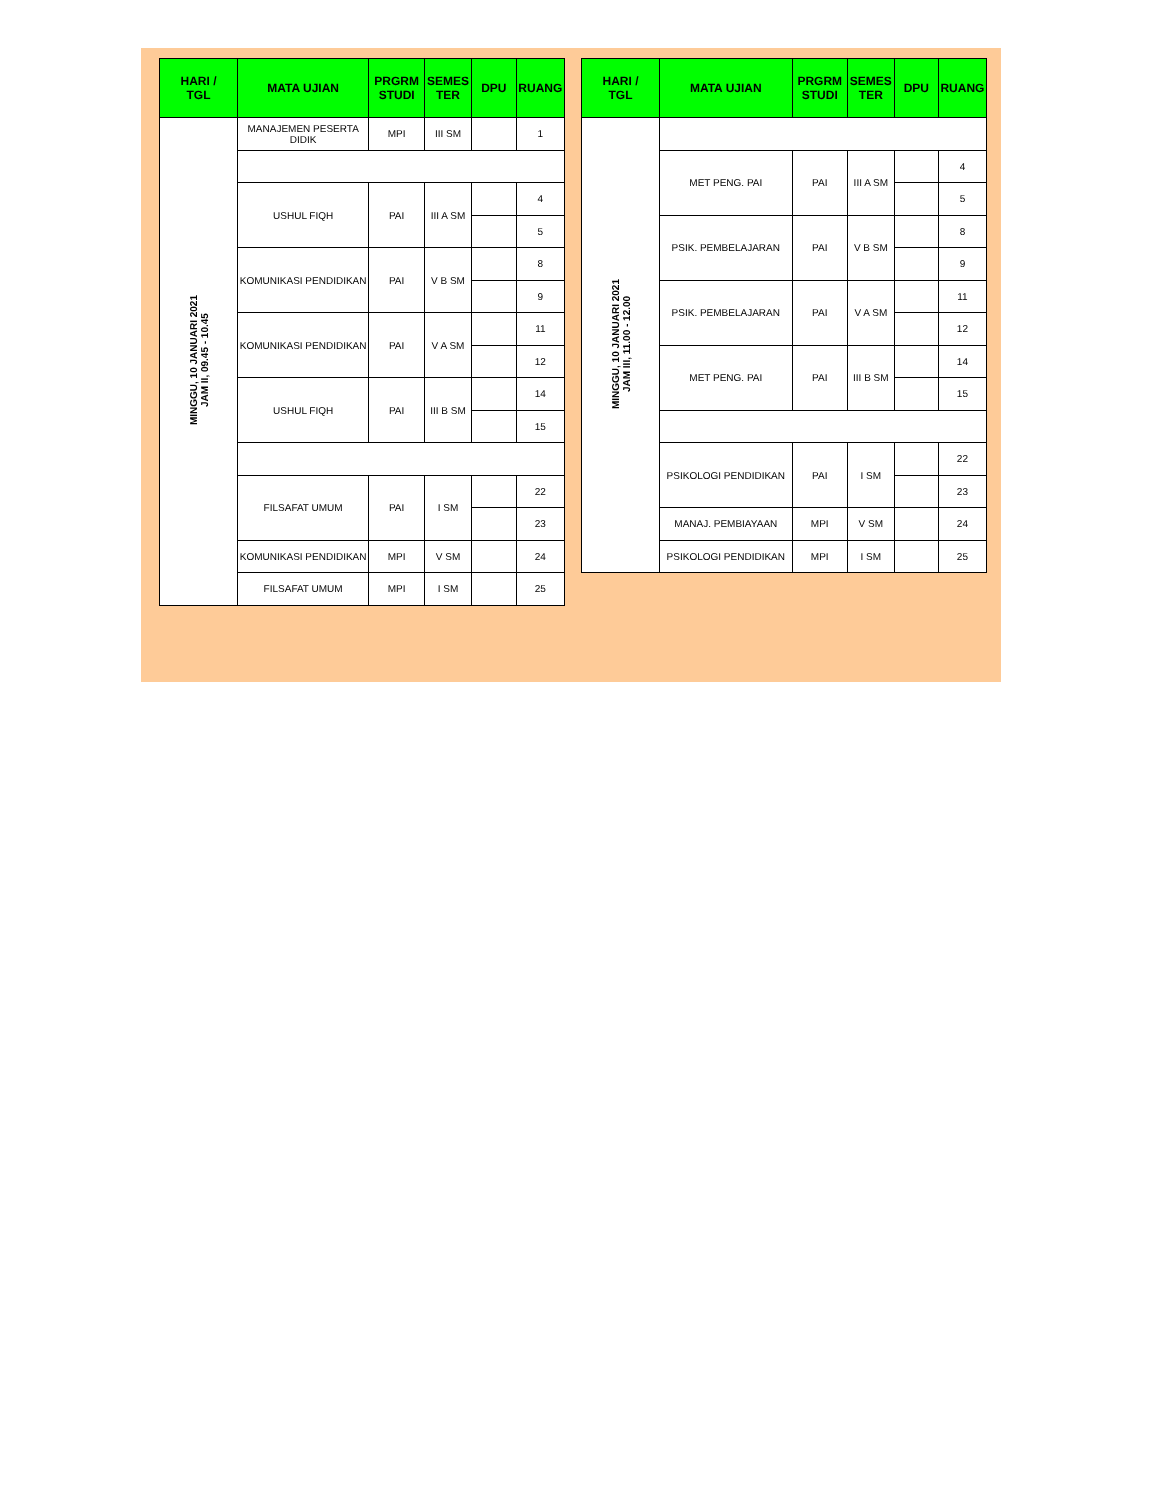| HARI / TGL | MATA UJIAN | PRGRM STUDI | SEMES TER | DPU | RUANG |
| --- | --- | --- | --- | --- | --- |
| MINGGU, 10 JANUARI 2021 JAM II, 09.45 - 10.45 | MANAJEMEN PESERTA DIDIK | MPI | III SM | | 1 |
| | USHUL FIQH | PAI | III A SM | | 4 |
| | | | | | 5 |
| | KOMUNIKASI PENDIDIKAN | PAI | V B SM | | 8 |
| | | | | | 9 |
| | KOMUNIKASI PENDIDIKAN | PAI | V A SM | | 11 |
| | | | | | 12 |
| | USHUL FIQH | PAI | III B SM | | 14 |
| | | | | | 15 |
| | FILSAFAT UMUM | PAI | I SM | | 22 |
| | | | | | 23 |
| | KOMUNIKASI PENDIDIKAN | MPI | V SM | | 24 |
| | FILSAFAT UMUM | MPI | I SM | | 25 |
| HARI / TGL | MATA UJIAN | PRGRM STUDI | SEMES TER | DPU | RUANG |
| --- | --- | --- | --- | --- | --- |
| MINGGU, 10 JANUARI 2021 JAM III, 11.00 - 12.00 | | | | | |
| | MET PENG. PAI | PAI | III A SM | | 4 |
| | | | | | 5 |
| | PSIK. PEMBELAJARAN | PAI | V B SM | | 8 |
| | | | | | 9 |
| | PSIK. PEMBELAJARAN | PAI | V A SM | | 11 |
| | | | | | 12 |
| | MET PENG. PAI | PAI | III B SM | | 14 |
| | | | | | 15 |
| | PSIKOLOGI PENDIDIKAN | PAI | I SM | | 22 |
| | | | | | 23 |
| | MANAJ. PEMBIAYAAN | MPI | V SM | | 24 |
| | PSIKOLOGI PENDIDIKAN | MPI | I SM | | 25 |